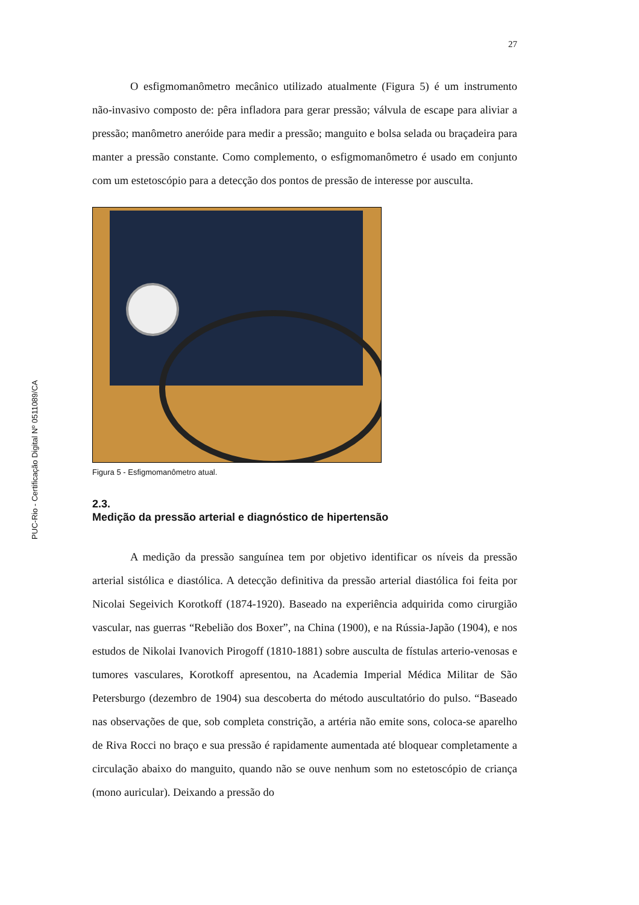PUC-Rio - Certificação Digital Nº 0511089/CA
27
O esfigmomanômetro mecânico utilizado atualmente (Figura 5) é um instrumento não-invasivo composto de: pêra infladora para gerar pressão; válvula de escape para aliviar a pressão; manômetro aneróide para medir a pressão; manguito e bolsa selada ou braçadeira para manter a pressão constante. Como complemento, o esfigmomanômetro é usado em conjunto com um estetoscópio para a detecção dos pontos de pressão de interesse por ausculta.
Figura 5 - Esfigmomanômetro atual.
2.3.
Medição da pressão arterial e diagnóstico de hipertensão
A medição da pressão sanguínea tem por objetivo identificar os níveis da pressão arterial sistólica e diastólica. A detecção definitiva da pressão arterial diastólica foi feita por Nicolai Segeivich Korotkoff (1874-1920). Baseado na experiência adquirida como cirurgião vascular, nas guerras “Rebelião dos Boxer”, na China (1900), e na Rússia-Japão (1904), e nos estudos de Nikolai Ivanovich Pirogoff (1810-1881) sobre ausculta de fístulas arterio-venosas e tumores vasculares, Korotkoff apresentou, na Academia Imperial Médica Militar de São Petersburgo (dezembro de 1904) sua descoberta do método auscultatório do pulso. “Baseado nas observações de que, sob completa constrição, a artéria não emite sons, coloca-se aparelho de Riva Rocci no braço e sua pressão é rapidamente aumentada até bloquear completamente a circulação abaixo do manguito, quando não se ouve nenhum som no estetoscópio de criança (mono auricular). Deixando a pressão do